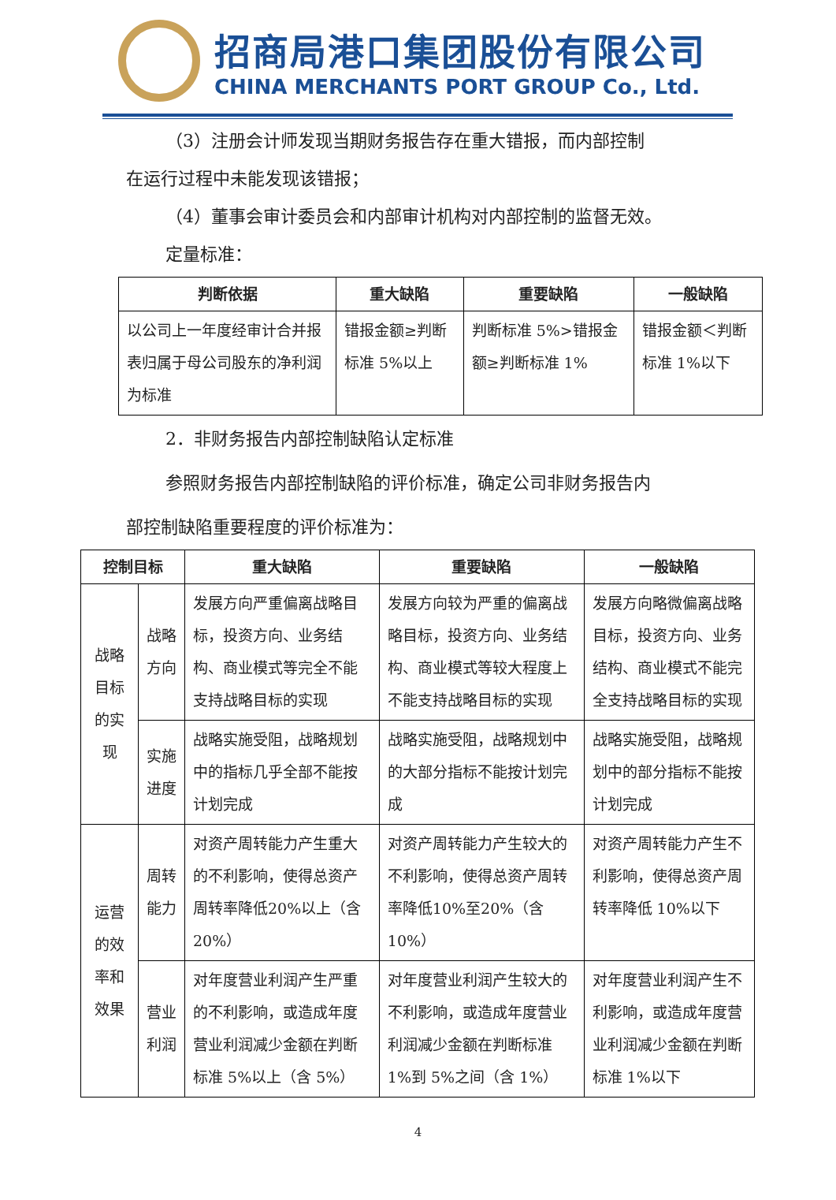招商局港口集团股份有限公司
CHINA MERCHANTS PORT GROUP Co., Ltd.
（3）注册会计师发现当期财务报告存在重大错报，而内部控制
在运行过程中未能发现该错报；
（4）董事会审计委员会和内部审计机构对内部控制的监督无效。
定量标准：
| 判断依据 | 重大缺陷 | 重要缺陷 | 一般缺陷 |
| --- | --- | --- | --- |
| 以公司上一年度经审计合并报表归属于母公司股东的净利润为标准 | 错报金额≥判断标准 5%以上 | 判断标准 5%>错报金额≥判断标准 1% | 错报金额＜判断标准 1%以下 |
2．非财务报告内部控制缺陷认定标准
参照财务报告内部控制缺陷的评价标准，确定公司非财务报告内
部控制缺陷重要程度的评价标准为：
| 控制目标 | | 重大缺陷 | 重要缺陷 | 一般缺陷 |
| --- | --- | --- | --- | --- |
| 战略目标的实现 | 战略方向 | 发展方向严重偏离战略目标，投资方向、业务结构、商业模式等完全不能支持战略目标的实现 | 发展方向较为严重的偏离战略目标，投资方向、业务结构、商业模式等较大程度上不能支持战略目标的实现 | 发展方向略微偏离战略目标，投资方向、业务结构、商业模式不能完全支持战略目标的实现 |
| | 实施进度 | 战略实施受阻，战略规划中的指标几乎全部不能按计划完成 | 战略实施受阻，战略规划中的大部分指标不能按计划完成 | 战略实施受阻，战略规划中的部分指标不能按计划完成 |
| 运营的效率和效果 | 周转能力 | 对资产周转能力产生重大的不利影响，使得总资产周转率降低20%以上（含20%） | 对资产周转能力产生较大的不利影响，使得总资产周转率降低10%至20%（含10%） | 对资产周转能力产生不利影响，使得总资产周转率降低 10%以下 |
| | 营业利润 | 对年度营业利润产生严重的不利影响，或造成年度营业利润减少金额在判断标准 5%以上（含 5%） | 对年度营业利润产生较大的不利影响，或造成年度营业利润减少金额在判断标准 1%到 5%之间（含 1%） | 对年度营业利润产生不利影响，或造成年度营业利润减少金额在判断标准 1%以下 |
4